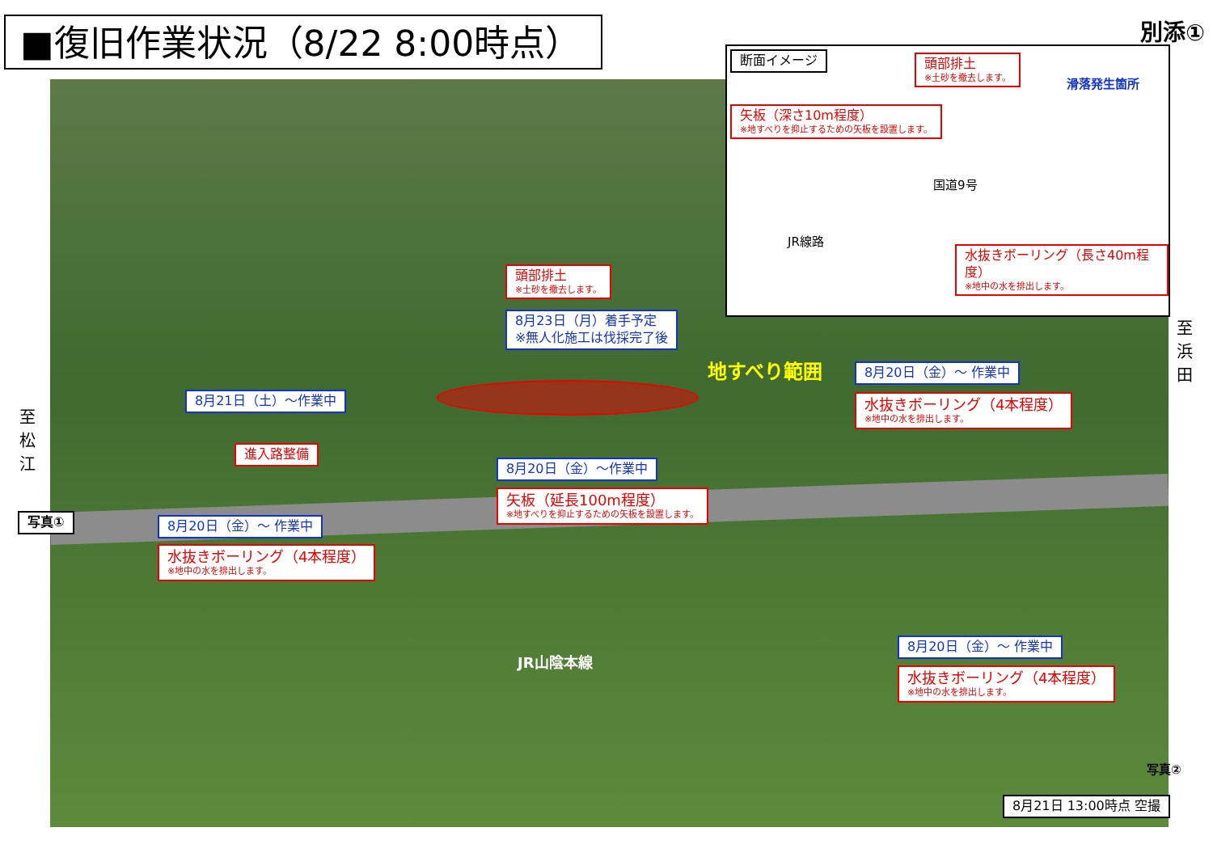■復旧作業状況（8/22 8:00時点） 別添①
断面イメージ 頭部排土
※土砂を撤去します。
滑落発生箇所
矢板（深さ10m程度）
※地すべりを抑止するための矢板を設置します。
国道9号
JR線路
水抜きボーリング（長さ40m程度）
※地中の水を排出します。
至 浜 田
至 松 江
頭部排土
※土砂を撤去します。
8月23日（月）着手予定
※無人化施工は伐採完了後
地すべり範囲 8月20日（金）～ 作業中
水抜きボーリング（4本程度）
※地中の水を排出します。
8月21日（土）～作業中
進入路整備
8月20日（金）～作業中
矢板（延長100m程度）
※地すべりを抑止するための矢板を設置します。
写真① 8月20日（金）～ 作業中
水抜きボーリング（4本程度）
※地中の水を排出します。
JR山陰本線
8月20日（金）～ 作業中
水抜きボーリング（4本程度）
※地中の水を排出します。
写真②
8月21日 13:00時点 空撮